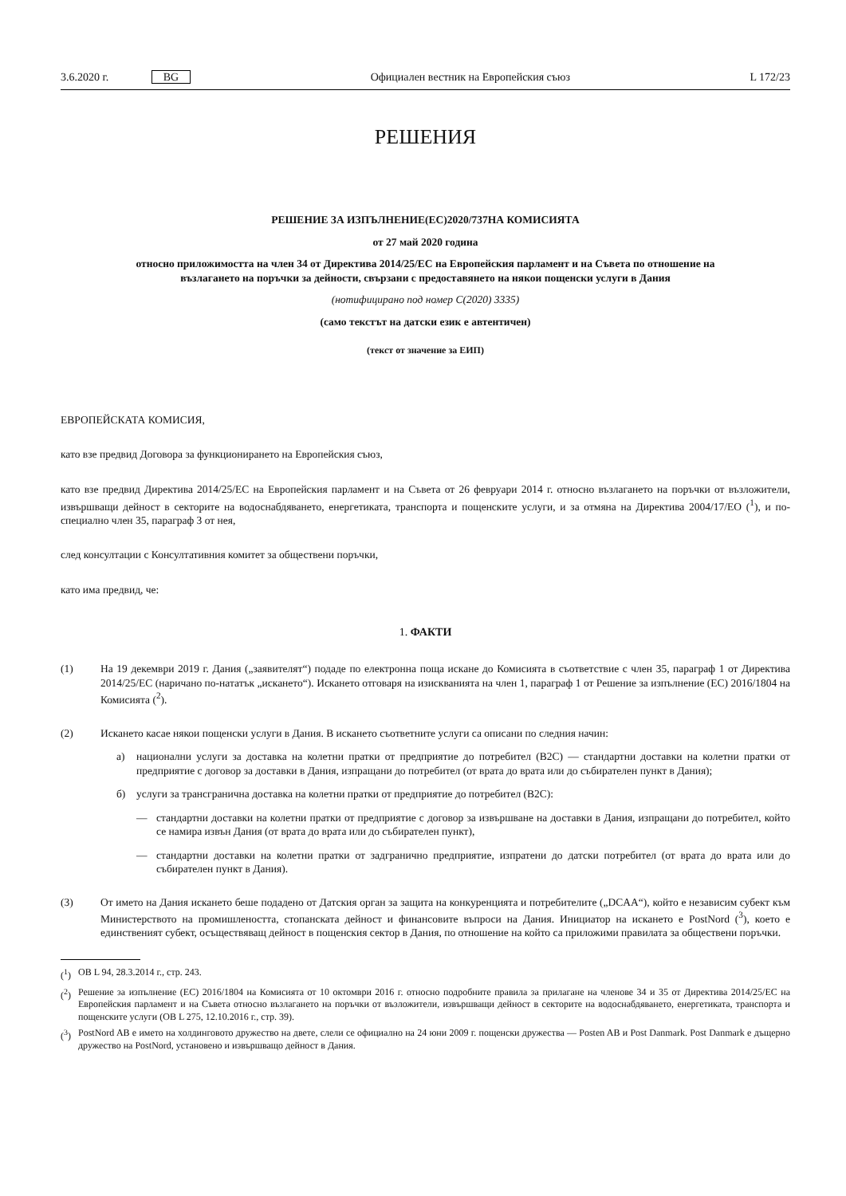3.6.2020 г. BG Официален вестник на Европейския съюз L 172/23
РЕШЕНИЯ
РЕШЕНИЕ ЗА ИЗПЪЛНЕНИЕ(ЕС)2020/737НА КОМИСИЯТА
от 27 май 2020 година
относно приложимостта на член 34 от Директива 2014/25/ЕС на Европейския парламент и на Съвета по отношение на възлагането на поръчки за дейности, свързани с предоставянето на някои пощенски услуги в Дания
(нотифицирано под номер C(2020) 3335)
(само текстът на датски език е автентичен)
(текст от значение за ЕИП)
ЕВРОПЕЙСКАТА КОМИСИЯ,
като взе предвид Договора за функционирането на Европейския съюз,
като взе предвид Директива 2014/25/ЕС на Европейския парламент и на Съвета от 26 февруари 2014 г. относно възлагането на поръчки от възложители, извършващи дейност в секторите на водоснабдяването, енергетиката, транспорта и пощенските услуги, и за отмяна на Директива 2004/17/ЕО (<sup>1</sup>), и по-специално член 35, параграф 3 от нея,
след консултации с Консултативния комитет за обществени поръчки,
като има предвид, че:
1. ФАКТИ
(1) На 19 декември 2019 г. Дания („заявителят“) подаде по електронна поща искане до Комисията в съответствие с член 35, параграф 1 от Директива 2014/25/ЕС (наричано по-нататък „искането“). Искането отговаря на изискванията на член 1, параграф 1 от Решение за изпълнение (ЕС) 2016/1804 на Комисията (<sup>2</sup>).
(2) Искането касае някои пощенски услуги в Дания. В искането съответните услуги са описани по следния начин:
а) национални услуги за доставка на колетни пратки от предприятие до потребител (B2C) — стандартни доставки на колетни пратки от предприятие с договор за доставки в Дания, изпращани до потребител (от врата до врата или до събирателен пункт в Дания);
б) услуги за трансгранична доставка на колетни пратки от предприятие до потребител (B2C):
— стандартни доставки на колетни пратки от предприятие с договор за извършване на доставки в Дания, изпращани до потребител, който се намира извън Дания (от врата до врата или до събирателен пункт),
— стандартни доставки на колетни пратки от задгранично предприятие, изпратени до датски потребител (от врата до врата или до събирателен пункт в Дания).
(3) От името на Дания искането беше подадено от Датския орган за защита на конкуренцията и потребителите („DCAA“), който е независим субект към Министерството на промишлеността, стопанската дейност и финансовите въпроси на Дания. Инициатор на искането е PostNord (<sup>3</sup>), което е единственият субект, осъществяващ дейност в пощенския сектор в Дания, по отношение на който са приложими правилата за обществени поръчки.
(<sup>1</sup>) ОВ L 94, 28.3.2014 г., стр. 243.
(<sup>2</sup>) Решение за изпълнение (ЕС) 2016/1804 на Комисията от 10 октомври 2016 г. относно подробните правила за прилагане на членове 34 и 35 от Директива 2014/25/ЕС на Европейския парламент и на Съвета относно възлагането на поръчки от възложители, извършващи дейност в секторите на водоснабдяването, енергетиката, транспорта и пощенските услуги (ОВ L 275, 12.10.2016 г., стр. 39).
(<sup>3</sup>) PostNord AB е името на холдинговото дружество на двете, слели се официално на 24 юни 2009 г. пощенски дружества — Posten AB и Post Danmark. Post Danmark е дъщерно дружество на PostNord, установено и извършващо дейност в Дания.